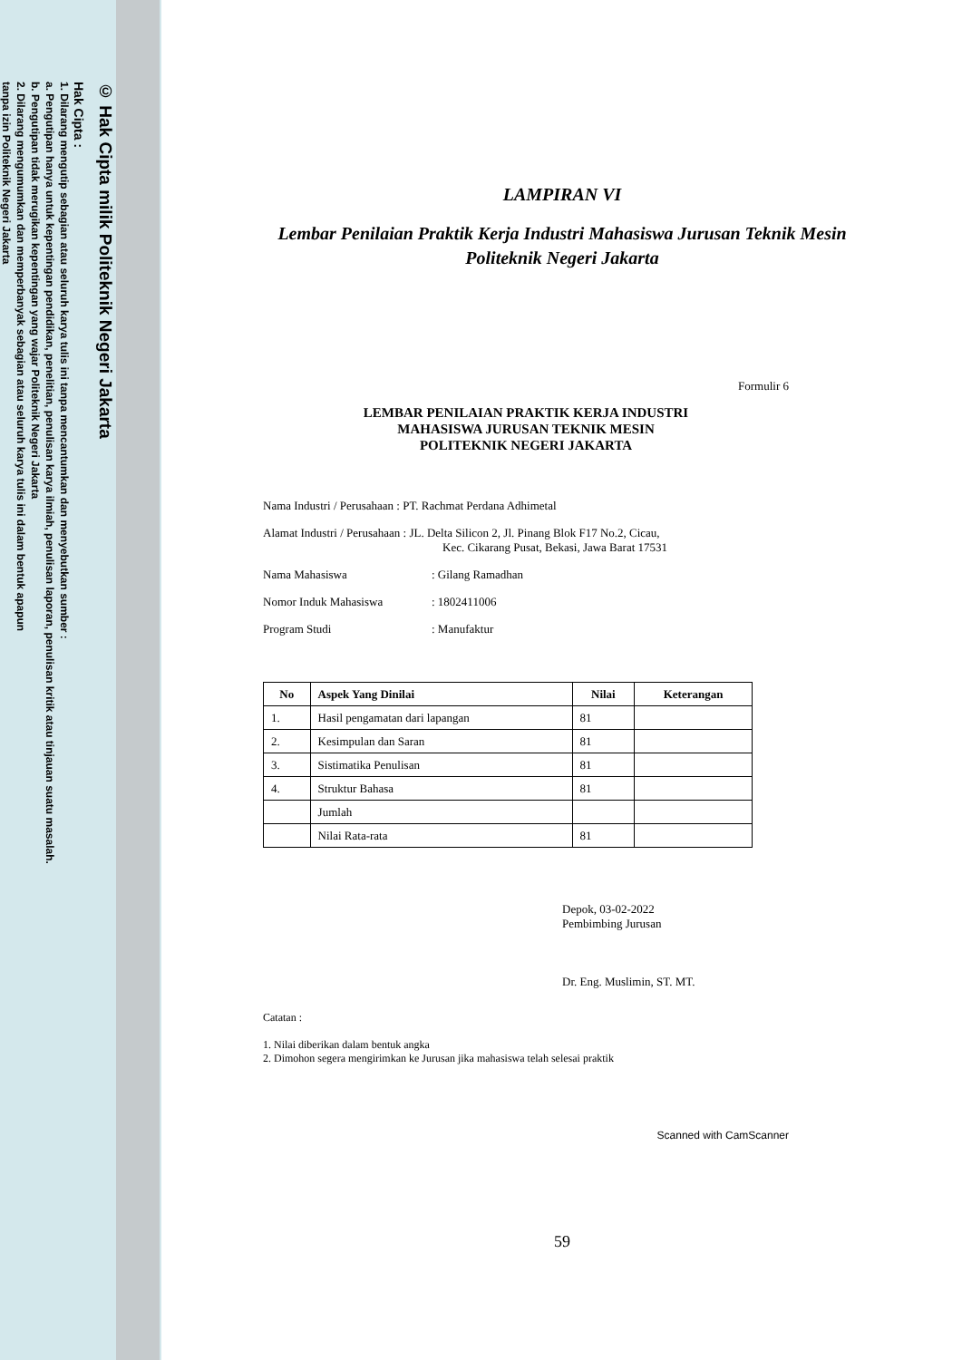© Hak Cipta milik Politeknik Negeri Jakarta
Hak Cipta :
1. Dilarang mengutip sebagian atau seluruh karya tulis ini tanpa mencantumkan dan menyebutkan sumber :
a. Pengutipan hanya untuk kepentingan pendidikan, penelitian, penulisan karya ilmiah, penulisan laporan, penulisan kritik atau tinjauan suatu masalah.
b. Pengutipan tidak merugikan kepentingan yang wajar Politeknik Negeri Jakarta
2. Dilarang mengumumkan dan memperbanyak sebagian atau seluruh karya tulis ini dalam bentuk apapun
tanpa izin Politeknik Negeri Jakarta
LAMPIRAN VI
Lembar Penilaian Praktik Kerja Industri Mahasiswa Jurusan Teknik Mesin
Politeknik Negeri Jakarta
Formulir 6
LEMBAR PENILAIAN PRAKTIK KERJA INDUSTRI
MAHASISWA JURUSAN TEKNIK MESIN
POLITEKNIK NEGERI JAKARTA
Nama Industri / Perusahaan : PT. Rachmat Perdana Adhimetal
Alamat Industri / Perusahaan : JL. Delta Silicon 2, Jl. Pinang Blok F17 No.2, Cicau,
Kec. Cikarang Pusat, Bekasi, Jawa Barat 17531
Nama Mahasiswa: Gilang Ramadhan
Nomor Induk Mahasiswa: 1802411006
Program Studi: Manufaktur
| No | Aspek Yang Dinilai | Nilai | Keterangan |
| --- | --- | --- | --- |
| 1. | Hasil pengamatan dari lapangan | 81 | |
| 2. | Kesimpulan dan Saran | 81 | |
| 3. | Sistimatika Penulisan | 81 | |
| 4. | Struktur Bahasa | 81 | |
| | Jumlah | | |
| | Nilai Rata-rata | 81 | |
Depok, 03-02-2022
Pembimbing Jurusan
Dr. Eng. Muslimin, ST. MT.
Catatan :
1. Nilai diberikan dalam bentuk angka
2. Dimohon segera mengirimkan ke Jurusan jika mahasiswa telah selesai praktik
Scanned with CamScanner
59